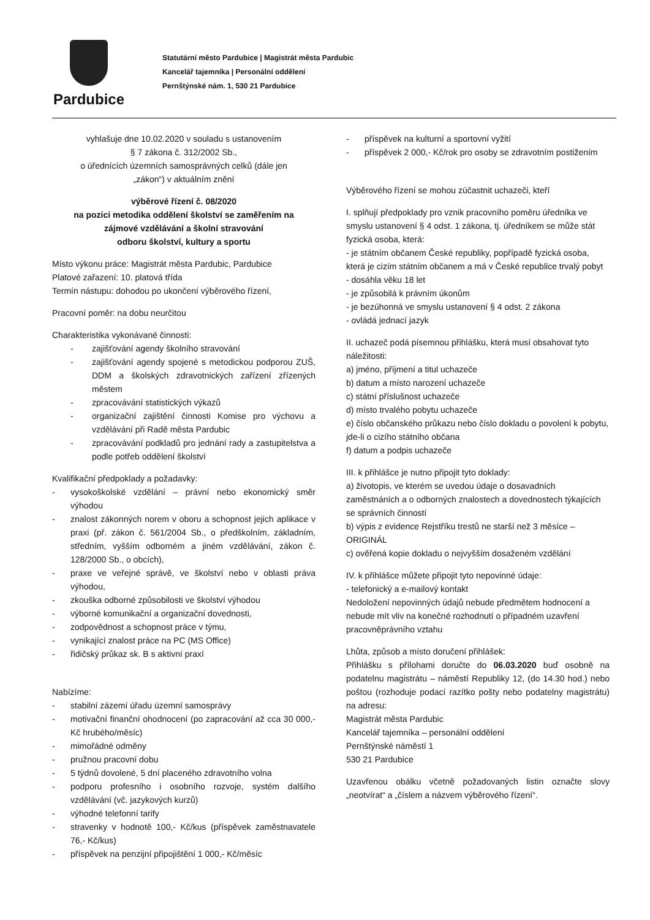Pardubice
Statutární město Pardubice | Magistrát města Pardubic
Kancelář tajemníka | Personální oddělení
Pernštýnské nám. 1, 530 21 Pardubice
vyhlašuje dne 10.02.2020 v souladu s ustanovením
§ 7 zákona č. 312/2002 Sb.,
o úřednících územních samosprávných celků (dále jen
„zákon“) v aktuálním znění
výběrové řízení č. 08/2020
na pozici metodika oddělení školství se zaměřením na
zájmové vzdělávání a školní stravování
odboru školství, kultury a sportu
Místo výkonu práce: Magistrát města Pardubic, Pardubice
Platové zařazení: 10. platová třída
Termín nástupu: dohodou po ukončení výběrového řízení,
Pracovní poměr: na dobu neurčitou
Charakteristika vykonávané činnosti:
- zajišťování agendy školního stravování
- zajišťování agendy spojené s metodickou podporou ZUŠ, DDM a školských zdravotnických zařízení zřízených městem
- zpracovávání statistických výkazů
- organizační zajištění činnosti Komise pro výchovu a vzdělávání při Radě města Pardubic
- zpracovávání podkladů pro jednání rady a zastupitelstva a podle potřeb oddělení školství
Kvalifikační předpoklady a požadavky:
- vysokoškolské vzdělání – právní nebo ekonomický směr výhodou
- znalost zákonných norem v oboru a schopnost jejich aplikace v praxi (př. zákon č. 561/2004 Sb., o předškolním, základním, středním, vyšším odborném a jiném vzdělávání, zákon č. 128/2000 Sb., o obcích),
- praxe ve veřejné správě, ve školství nebo v oblasti práva výhodou,
- zkouška odborné způsobilosti ve školství výhodou
- výborné komunikační a organizační dovednosti,
- zodpovědnost a schopnost práce v týmu,
- vynikající znalost práce na PC (MS Office)
- řidičský průkaz sk. B s aktivní praxí
Nabízíme:
- stabilní zázemí úřadu územní samosprávy
- motivační finanční ohodnocení (po zapracování až cca 30 000,- Kč hrubého/měsíc)
- mimořádné odměny
- pružnou pracovní dobu
- 5 týdnů dovolené, 5 dní placeného zdravotního volna
- podporu profesního i osobního rozvoje, systém dalšího vzdělávání (vč. jazykových kurzů)
- výhodné telefonní tarify
- stravenky v hodnotě 100,- Kč/kus (příspěvek zaměstnavatele 76,- Kč/kus)
- příspěvek na penzijní připojištění 1 000,- Kč/měsíc
- příspěvek na kulturní a sportovní vyžití
- příspěvek 2 000,- Kč/rok pro osoby se zdravotním postižením
Výběrového řízení se mohou zúčastnit uchazeči, kteří
I. splňují předpoklady pro vznik pracovního poměru úředníka ve smyslu ustanovení § 4 odst. 1 zákona, tj. úředníkem se může stát fyzická osoba, která:
- je státním občanem České republiky, popřípadě fyzická osoba, která je cizím státním občanem a má v České republice trvalý pobyt
- dosáhla věku 18 let
- je způsobilá k právním úkonům
- je bezúhonná ve smyslu ustanovení § 4 odst. 2 zákona
- ovládá jednací jazyk
II. uchazeč podá písemnou přihlášku, která musí obsahovat tyto náležitosti:
a) jméno, příjmení a titul uchazeče
b) datum a místo narození uchazeče
c) státní příslušnost uchazeče
d) místo trvalého pobytu uchazeče
e) číslo občanského průkazu nebo číslo dokladu o povolení k pobytu, jde-li o cizího státního občana
f) datum a podpis uchazeče
III. k přihlášce je nutno připojit tyto doklady:
a) životopis, ve kterém se uvedou údaje o dosavadních zaměstnáních a o odborných znalostech a dovednostech týkajících se správních činností
b) výpis z evidence Rejstříku trestů ne starší než 3 měsíce – ORIGINÁL
c) ověřená kopie dokladu o nejvyšším dosaženém vzdělání
IV. k přihlášce můžete připojit tyto nepovinné údaje:
- telefonický a e-mailový kontakt
Nedoložení nepovinných údajů nebude předmětem hodnocení a nebude mít vliv na konečné rozhodnutí o případném uzavření pracovněprávního vztahu
Lhůta, způsob a místo doručení přihlášek:
Přihlášku s přílohami doručte do 06.03.2020 buď osobně na podatelnu magistrátu – náměstí Republiky 12, (do 14.30 hod.) nebo poštou (rozhoduje podací razítko pošty nebo podatelny magistrátu) na adresu:
Magistrát města Pardubic
Kancelář tajemníka – personální oddělení
Pernštýnské náměstí 1
530 21 Pardubice
Uzavřenou obálku včetně požadovaných listin označte slovy „neotvírat“ a „číslem a názvem výběrového řízení“.